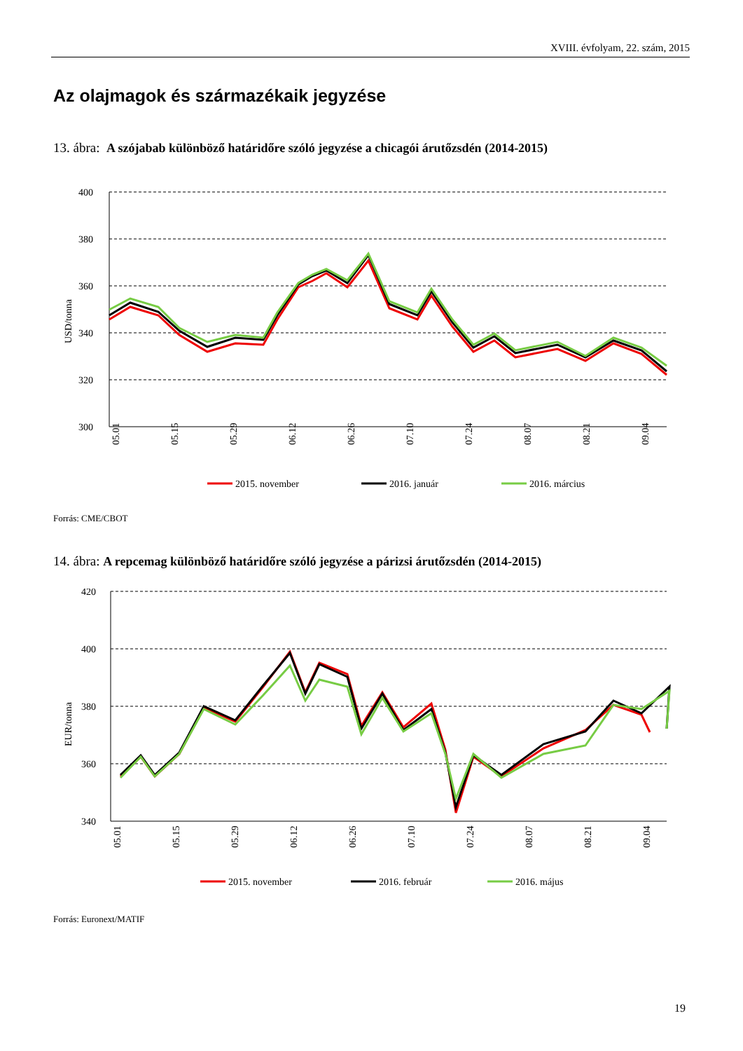XVIII. évfolyam, 22. szám, 2015
Az olajmagok és származékaik jegyzése
13. ábra: A szójabab különböző határidőre szóló jegyzése a chicagói árutőzsdén (2014-2015)
USD/tonna
400
380
360
340
320
300
05.01
05.15
05.29
06.12
06.26
07.10
07.24
08.07
08.21
09.04
2015. november
2016. január
2016. március
Forrás: CME/CBOT
14. ábra: A repcemag különböző határidőre szóló jegyzése a párizsi árutőzsdén (2014-2015)
EUR/tonna
420
400
380
360
340
05.01
05.15
05.29
06.12
06.26
07.10
07.24
08.07
08.21
09.04
2015. november
2016. február
2016. május
Forrás: Euronext/MATIF
19